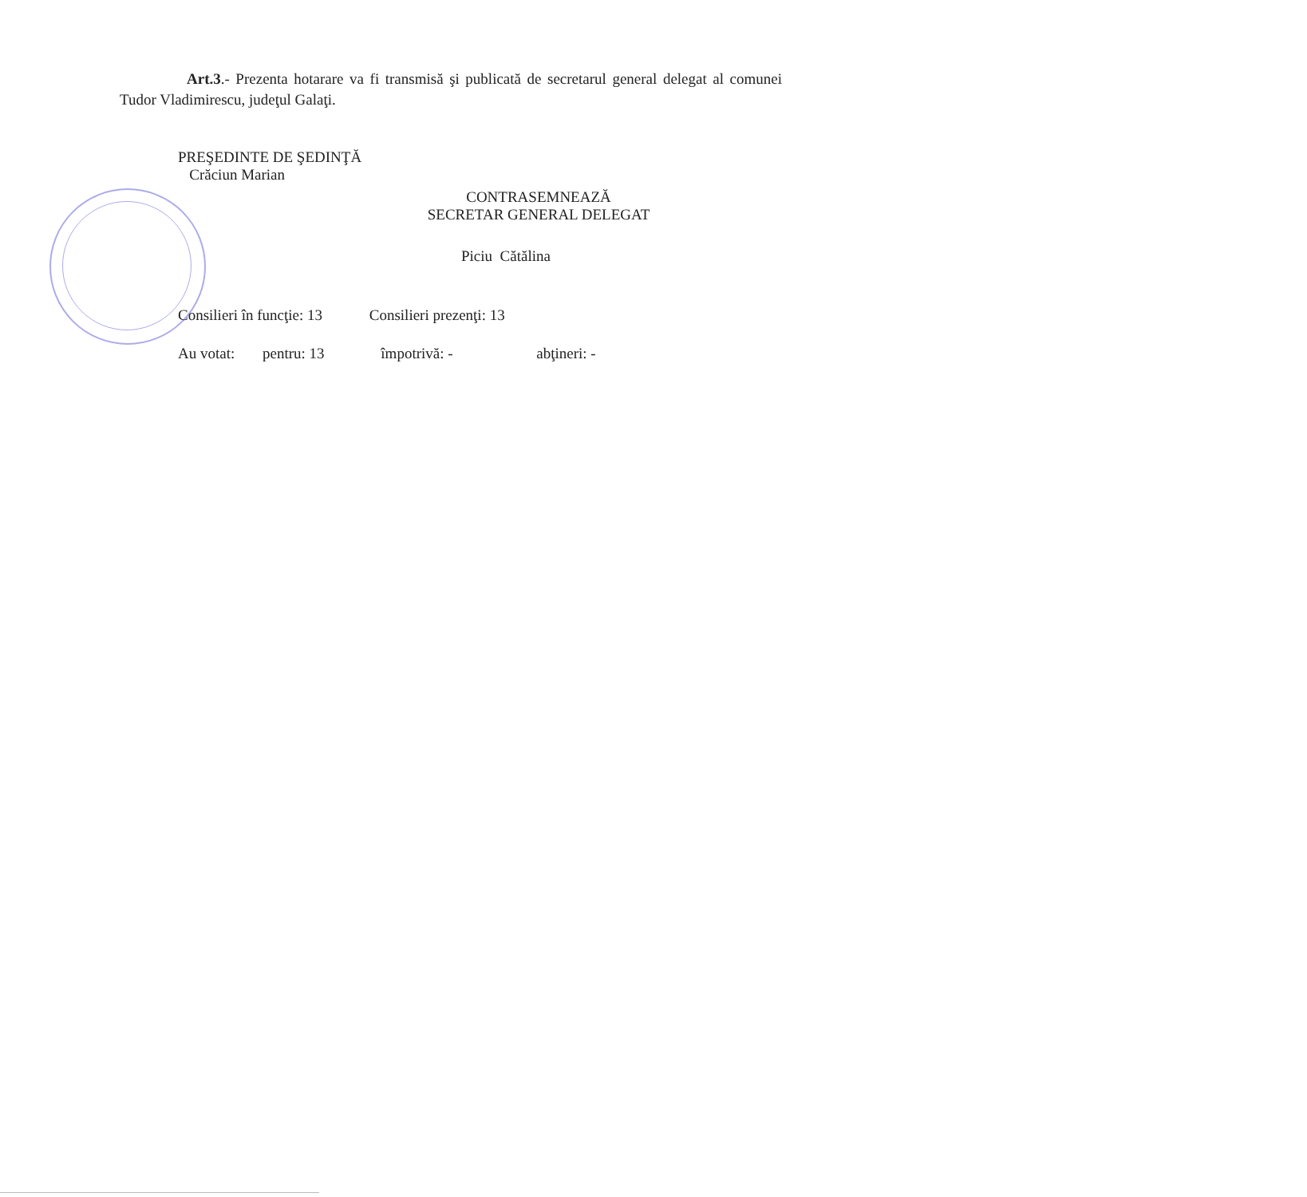Art.3.- Prezenta hotarare va fi transmisă şi publicată de secretarul general delegat al comunei Tudor Vladimirescu, judeţul Galaţi.
PREŞEDINTE DE ŞEDINŢĂ
Crăciun Marian
CONTRASEMNEAZĂ
SECRETAR GENERAL DELEGAT
Piciu Cătălina
Consilieri în funcţie: 13 Consilieri prezenţi: 13
Au votat: pentru: 13 împotrivă: - abţineri: -